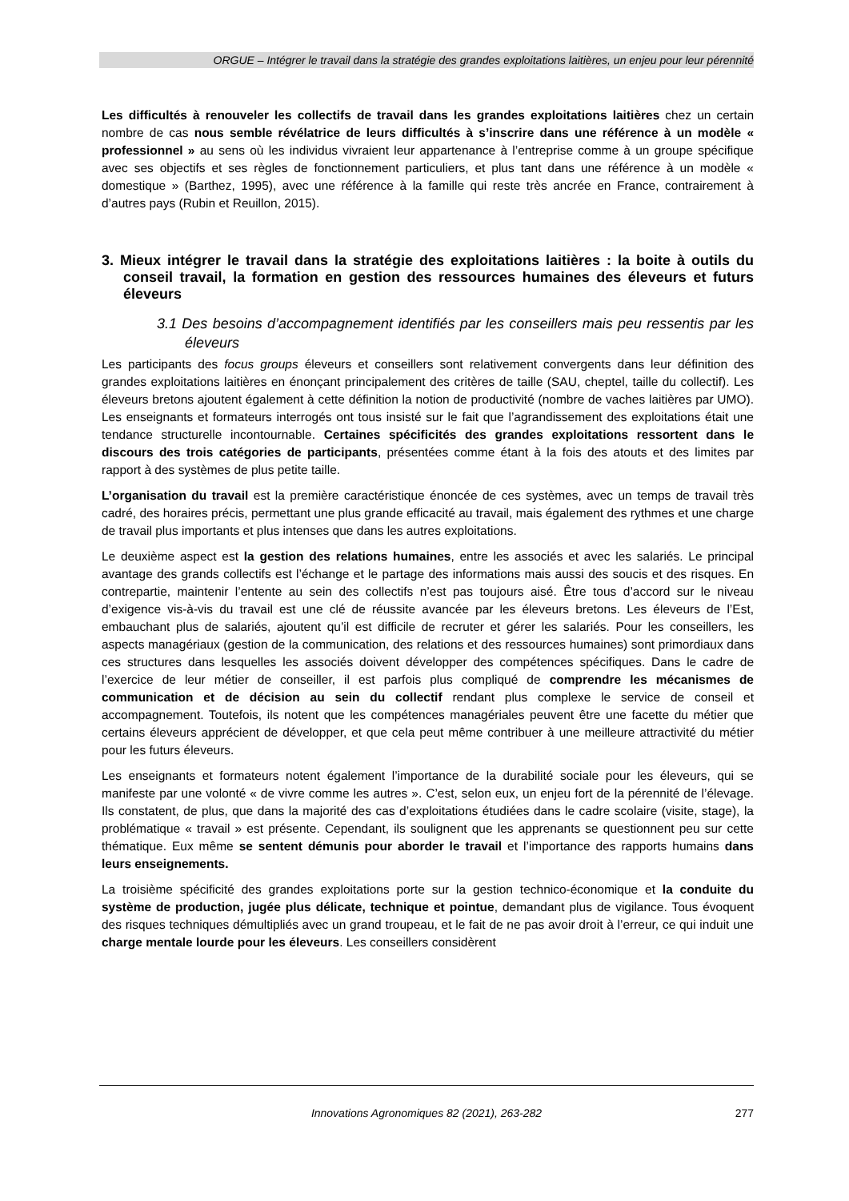ORGUE – Intégrer le travail dans la stratégie des grandes exploitations laitières, un enjeu pour leur pérennité
Les difficultés à renouveler les collectifs de travail dans les grandes exploitations laitières chez un certain nombre de cas nous semble révélatrice de leurs difficultés à s’inscrire dans une référence à un modèle « professionnel » au sens où les individus vivraient leur appartenance à l’entreprise comme à un groupe spécifique avec ses objectifs et ses règles de fonctionnement particuliers, et plus tant dans une référence à un modèle « domestique » (Barthez, 1995), avec une référence à la famille qui reste très ancrée en France, contrairement à d’autres pays (Rubin et Reuillon, 2015).
3. Mieux intégrer le travail dans la stratégie des exploitations laitières : la boite à outils du conseil travail, la formation en gestion des ressources humaines des éleveurs et futurs éleveurs
3.1 Des besoins d’accompagnement identifiés par les conseillers mais peu ressentis par les éleveurs
Les participants des focus groups éleveurs et conseillers sont relativement convergents dans leur définition des grandes exploitations laitières en énonçant principalement des critères de taille (SAU, cheptel, taille du collectif). Les éleveurs bretons ajoutent également à cette définition la notion de productivité (nombre de vaches laitières par UMO). Les enseignants et formateurs interrogés ont tous insisté sur le fait que l’agrandissement des exploitations était une tendance structurelle incontournable. Certaines spécificités des grandes exploitations ressortent dans le discours des trois catégories de participants, présentées comme étant à la fois des atouts et des limites par rapport à des systèmes de plus petite taille.
L’organisation du travail est la première caractéristique énoncée de ces systèmes, avec un temps de travail très cadré, des horaires précis, permettant une plus grande efficacité au travail, mais également des rythmes et une charge de travail plus importants et plus intenses que dans les autres exploitations.
Le deuxième aspect est la gestion des relations humaines, entre les associés et avec les salariés. Le principal avantage des grands collectifs est l’échange et le partage des informations mais aussi des soucis et des risques. En contrepartie, maintenir l’entente au sein des collectifs n’est pas toujours aisé. Être tous d’accord sur le niveau d’exigence vis-à-vis du travail est une clé de réussite avancée par les éleveurs bretons. Les éleveurs de l’Est, embauchant plus de salariés, ajoutent qu’il est difficile de recruter et gérer les salariés. Pour les conseillers, les aspects managériaux (gestion de la communication, des relations et des ressources humaines) sont primordiaux dans ces structures dans lesquelles les associés doivent développer des compétences spécifiques. Dans le cadre de l’exercice de leur métier de conseiller, il est parfois plus compliqué de comprendre les mécanismes de communication et de décision au sein du collectif rendant plus complexe le service de conseil et accompagnement. Toutefois, ils notent que les compétences managériales peuvent être une facette du métier que certains éleveurs apprécient de développer, et que cela peut même contribuer à une meilleure attractivité du métier pour les futurs éleveurs.
Les enseignants et formateurs notent également l’importance de la durabilité sociale pour les éleveurs, qui se manifeste par une volonté « de vivre comme les autres ». C’est, selon eux, un enjeu fort de la pérennité de l’élevage. Ils constatent, de plus, que dans la majorité des cas d’exploitations étudiées dans le cadre scolaire (visite, stage), la problématique « travail » est présente. Cependant, ils soulignent que les apprenants se questionnent peu sur cette thématique. Eux même se sentent démunis pour aborder le travail et l’importance des rapports humains dans leurs enseignements.
La troisième spécificité des grandes exploitations porte sur la gestion technico-économique et la conduite du système de production, jugée plus délicate, technique et pointue, demandant plus de vigilance. Tous évoquent des risques techniques démultipliés avec un grand troupeau, et le fait de ne pas avoir droit à l’erreur, ce qui induit une charge mentale lourde pour les éleveurs. Les conseillers considèrent
Innovations Agronomiques 82 (2021), 263-282
277